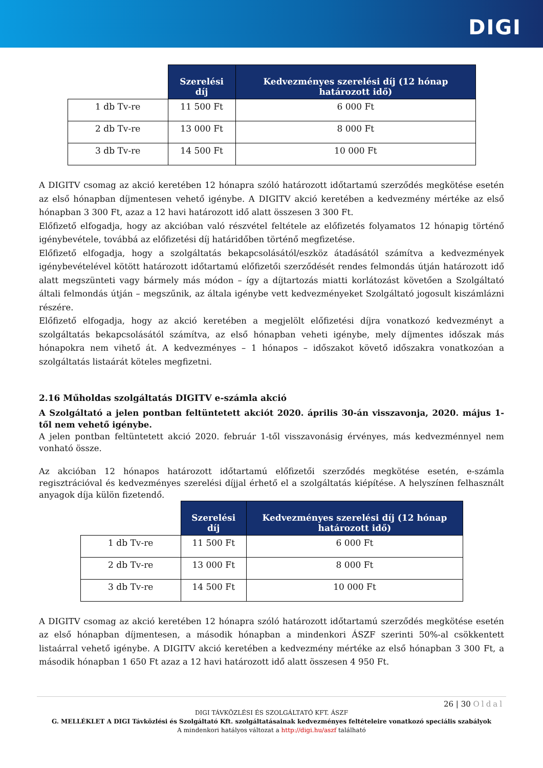DIGI
| | Szerelési díj | Kedvezményes szerelési díj (12 hónap határozott idő) |
| --- | --- | --- |
| 1 db Tv-re | 11 500 Ft | 6 000 Ft |
| 2 db Tv-re | 13 000 Ft | 8 000 Ft |
| 3 db Tv-re | 14 500 Ft | 10 000 Ft |
A DIGITV csomag az akció keretében 12 hónapra szóló határozott időtartamú szerződés megkötése esetén az első hónapban díjmentesen vehető igénybe. A DIGITV akció keretében a kedvezmény mértéke az első hónapban 3 300 Ft, azaz a 12 havi határozott idő alatt összesen 3 300 Ft.
Előfizető elfogadja, hogy az akcióban való részvétel feltétele az előfizetés folyamatos 12 hónapig történő igénybevétele, továbbá az előfizetési díj határidőben történő megfizetése.
Előfizető elfogadja, hogy a szolgáltatás bekapcsolásától/eszköz átadásától számítva a kedvezmények igénybevételével kötött határozott időtartamú előfizetői szerződését rendes felmondás útján határozott idő alatt megszünteti vagy bármely más módon – így a díjtartozás miatti korlátozást követően a Szolgáltató általi felmondás útján – megszűnik, az általa igénybe vett kedvezményeket Szolgáltató jogosult kiszámlázni részére.
Előfizető elfogadja, hogy az akció keretében a megjelölt előfizetési díjra vonatkozó kedvezményt a szolgáltatás bekapcsolásától számítva, az első hónapban veheti igénybe, mely díjmentes időszak más hónapokra nem vihető át. A kedvezményes – 1 hónapos – időszakot követő időszakra vonatkozóan a szolgáltatás listaárát köteles megfizetni.
2.16 Műholdas szolgáltatás DIGITV e-számla akció
A Szolgáltató a jelen pontban feltüntetett akciót 2020. április 30-án visszavonja, 2020. május 1-től nem vehető igénybe.
A jelen pontban feltüntetett akció 2020. február 1-től visszavonásig érvényes, más kedvezménnyel nem vonható össze.
Az akcióban 12 hónapos határozott időtartamú előfizetői szerződés megkötése esetén, e-számla regisztrációval és kedvezményes szerelési díjjal érhető el a szolgáltatás kiépítése. A helyszínen felhasznált anyagok díja külön fizetendő.
| | Szerelési díj | Kedvezményes szerelési díj (12 hónap határozott idő) |
| --- | --- | --- |
| 1 db Tv-re | 11 500 Ft | 6 000 Ft |
| 2 db Tv-re | 13 000 Ft | 8 000 Ft |
| 3 db Tv-re | 14 500 Ft | 10 000 Ft |
A DIGITV csomag az akció keretében 12 hónapra szóló határozott időtartamú szerződés megkötése esetén az első hónapban díjmentesen, a második hónapban a mindenkori ÁSZF szerinti 50%-al csökkentett listaárral vehető igénybe. A DIGITV akció keretében a kedvezmény mértéke az első hónapban 3 300 Ft, a második hónapban 1 650 Ft azaz a 12 havi határozott idő alatt összesen 4 950 Ft.
26 | 30 Oldal
DIGI TÁVKÖZLÉSI ÉS SZOLGÁLTATÓ KFT. ÁSZF
G. MELLÉKLET A DIGI Távközlési és Szolgáltató Kft. szolgáltatásainak kedvezményes feltételeire vonatkozó speciális szabályok
A mindenkori hatályos változat a http://digi.hu/aszf található